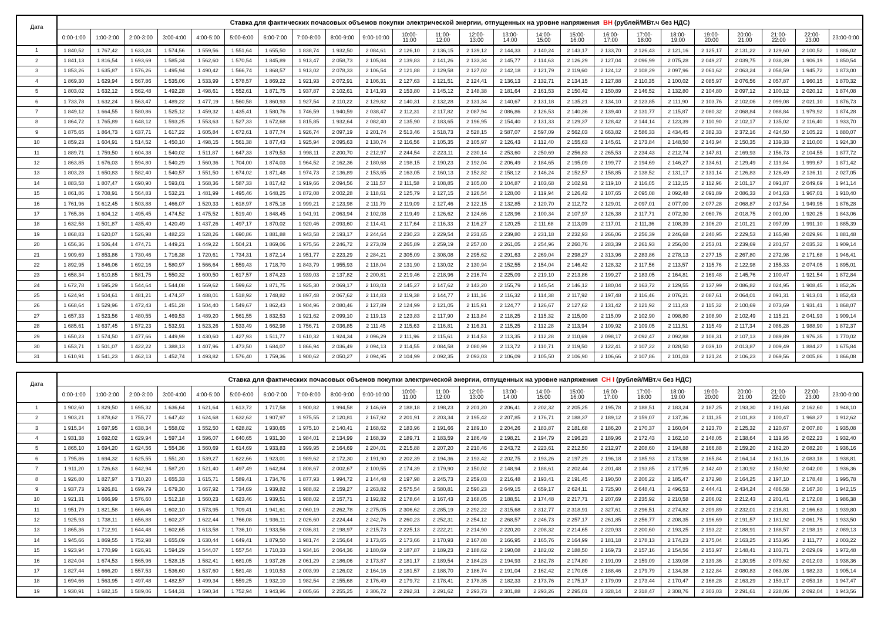| Дата | Ставка для фактических почасовых объемов покупки электрической энергии, отпущенных на уровне напряжения ВН (рублей/МВт.ч без НДС) | | | | | | | | | | | | | | | | | | | | | | | |
| --- | --- | --- | --- | --- | --- | --- | --- | --- | --- | --- | --- | --- | --- | --- | --- | --- | --- | --- | --- | --- | --- | --- | --- | --- |
| | 0:00-1:00 | 1:00-2:00 | 2:00-3:00 | 3:00-4:00 | 4:00-5:00 | 5:00-6:00 | 6:00-7:00 | 7:00-8:00 | 8:00-9:00 | 9:00-10:00 | 10:00- 11:00 | 11:00- 12:00 | 12:00- 13:00 | 13:00- 14:00 | 14:00- 15:00 | 15:00- 16:00 | 16:00- 17:00 | 17:00- 18:00 | 18:00- 19:00 | 19:00- 20:00 | 20:00- 21:00 | 21:00- 22:00 | 22:00- 23:00 | 23:00-0:00 |
| 1 | 1 840,52 | 1 767,42 | 1 633,24 | 1 574,56 | 1 559,56 | 1 551,64 | 1 655,50 | 1 838,74 | 1 932,50 | 2 084,61 | 2 126,10 | 2 136,15 | 2 139,12 | 2 144,33 | 2 140,24 | 2 143,17 | 2 133,70 | 2 126,43 | 2 121,16 | 2 125,17 | 2 131,22 | 2 129,60 | 2 100,52 | 1 886,02 |
| 2 | 1 841,13 | 1 816,54 | 1 693,69 | 1 585,34 | 1 562,60 | 1 570,54 | 1 845,89 | 1 913,47 | 2 058,73 | 2 105,84 | 2 139,83 | 2 141,26 | 2 133,34 | 2 145,77 | 2 114,63 | 2 126,29 | 2 127,04 | 2 096,99 | 2 075,28 | 2 049,27 | 2 039,75 | 2 038,39 | 1 906,19 | 1 850,54 |
| 3 | 1 853,26 | 1 635,87 | 1 576,26 | 1 495,94 | 1 490,42 | 1 566,74 | 1 868,57 | 1 913,02 | 2 078,33 | 2 106,54 | 2 121,88 | 2 129,58 | 2 127,02 | 2 142,18 | 2 121,79 | 2 119,60 | 2 124,12 | 2 108,29 | 2 097,96 | 2 061,62 | 2 063,24 | 2 058,59 | 1 945,72 | 1 873,00 |
| 4 | 1 869,30 | 1 629,94 | 1 567,86 | 1 535,06 | 1 533,99 | 1 578,57 | 1 869,22 | 1 921,93 | 2 072,91 | 2 106,31 | 2 127,63 | 2 121,51 | 2 124,41 | 2 136,13 | 2 132,71 | 2 134,15 | 2 127,88 | 2 110,35 | 2 100,02 | 2 085,97 | 2 076,56 | 2 057,87 | 1 960,15 | 1 870,32 |
| 5 | 1 803,02 | 1 632,12 | 1 562,48 | 1 492,28 | 1 498,61 | 1 552,61 | 1 871,75 | 1 937,87 | 2 102,61 | 2 141,93 | 2 153,80 | 2 145,12 | 2 148,38 | 2 181,64 | 2 161,53 | 2 150,42 | 2 150,89 | 2 146,52 | 2 132,80 | 2 104,80 | 2 097,12 | 2 100,12 | 2 020,12 | 1 874,08 |
| 6 | 1 733,78 | 1 632,24 | 1 563,47 | 1 489,22 | 1 477,19 | 1 560,58 | 1 860,93 | 1 927,54 | 2 110,22 | 2 129,82 | 2 140,31 | 2 132,28 | 2 131,34 | 2 140,67 | 2 131,18 | 2 135,21 | 2 134,10 | 2 123,85 | 2 111,90 | 2 103,76 | 2 102,06 | 2 099,08 | 2 021,10 | 1 876,73 |
| 7 | 1 849,12 | 1 664,55 | 1 580,86 | 1 525,12 | 1 459,32 | 1 435,41 | 1 580,76 | 1 746,59 | 1 940,59 | 2 038,47 | 2 112,31 | 2 117,82 | 2 087,94 | 2 086,86 | 2 126,53 | 2 140,36 | 2 139,40 | 2 131,77 | 2 115,87 | 2 080,32 | 2 068,84 | 2 088,84 | 1 979,92 | 1 874,28 |
| 8 | 1 864,72 | 1 765,89 | 1 648,12 | 1 593,25 | 1 553,63 | 1 527,33 | 1 672,68 | 1 815,85 | 1 932,64 | 2 082,40 | 2 135,90 | 2 183,65 | 2 196,95 | 2 154,40 | 2 131,33 | 2 129,37 | 2 128,42 | 2 144,14 | 2 123,39 | 2 110,90 | 2 102,17 | 2 135,02 | 2 116,40 | 1 933,70 |
| 9 | 1 875,65 | 1 864,73 | 1 637,71 | 1 617,22 | 1 605,84 | 1 672,61 | 1 877,74 | 1 926,74 | 2 097,19 | 2 201,74 | 2 513,46 | 2 518,73 | 2 528,15 | 2 587,07 | 2 597,09 | 2 562,03 | 2 663,82 | 2 586,33 | 2 434,45 | 2 382,33 | 2 372,16 | 2 424,50 | 2 105,22 | 1 880,07 |
| 10 | 1 859,23 | 1 604,91 | 1 514,52 | 1 450,10 | 1 498,15 | 1 561,38 | 1 877,43 | 1 925,94 | 2 095,63 | 2 130,74 | 2 116,56 | 2 105,35 | 2 105,97 | 2 126,43 | 2 112,40 | 2 155,63 | 2 145,61 | 2 173,84 | 2 148,50 | 2 143,94 | 2 150,35 | 2 139,33 | 2 110,00 | 1 924,30 |
| 11 | 1 889,71 | 1 759,50 | 1 604,38 | 1 540,02 | 1 511,87 | 1 647,33 | 1 879,53 | 1 998,11 | 2 200,70 | 2 212,97 | 2 244,54 | 2 223,11 | 2 230,14 | 2 253,60 | 2 250,69 | 2 256,83 | 2 265,53 | 2 234,43 | 2 212,74 | 2 147,81 | 2 169,93 | 2 156,73 | 2 104,55 | 1 877,72 |
| 12 | 1 863,85 | 1 676,03 | 1 594,80 | 1 540,29 | 1 560,36 | 1 704,00 | 1 874,03 | 1 964,52 | 2 162,36 | 2 180,68 | 2 198,15 | 2 190,23 | 2 192,04 | 2 206,49 | 2 184,65 | 2 195,09 | 2 199,77 | 2 194,69 | 2 146,27 | 2 134,61 | 2 129,49 | 2 119,84 | 1 999,67 | 1 871,42 |
| 13 | 1 803,28 | 1 650,83 | 1 582,40 | 1 540,57 | 1 551,50 | 1 674,02 | 1 871,48 | 1 974,73 | 2 136,89 | 2 153,65 | 2 163,05 | 2 160,13 | 2 152,82 | 2 158,12 | 2 146,24 | 2 152,57 | 2 158,85 | 2 138,52 | 2 131,17 | 2 131,14 | 2 126,83 | 2 126,49 | 2 136,11 | 2 027,05 |
| 14 | 1 883,58 | 1 807,47 | 1 690,90 | 1 593,01 | 1 568,36 | 1 587,33 | 1 817,42 | 1 919,66 | 2 094,56 | 2 111,57 | 2 111,58 | 2 108,85 | 2 105,00 | 2 104,87 | 2 103,68 | 2 102,91 | 2 119,10 | 2 116,05 | 2 112,15 | 2 112,96 | 2 101,17 | 2 091,87 | 2 049,69 | 1 941,14 |
| 15 | 1 861,86 | 1 708,91 | 1 564,83 | 1 532,21 | 1 481,99 | 1 495,46 | 1 648,25 | 1 872,08 | 2 002,28 | 2 118,61 | 2 125,79 | 2 127,15 | 2 126,54 | 2 128,00 | 2 119,94 | 2 126,42 | 2 107,65 | 2 095,08 | 2 092,48 | 2 091,89 | 2 086,33 | 2 041,63 | 1 967,01 | 1 910,40 |
| 16 | 1 761,96 | 1 612,45 | 1 503,88 | 1 466,07 | 1 520,33 | 1 618,97 | 1 875,18 | 1 999,21 | 2 123,98 | 2 111,79 | 2 119,09 | 2 127,46 | 2 122,15 | 2 132,85 | 2 120,70 | 2 112,72 | 2 129,01 | 2 097,01 | 2 077,00 | 2 077,28 | 2 068,87 | 2 017,54 | 1 949,95 | 1 876,28 |
| 17 | 1 765,36 | 1 604,12 | 1 495,45 | 1 474,52 | 1 475,52 | 1 519,40 | 1 848,45 | 1 941,91 | 2 063,94 | 2 102,08 | 2 119,49 | 2 126,62 | 2 124,66 | 2 128,96 | 2 100,34 | 2 107,97 | 2 126,38 | 2 117,71 | 2 072,30 | 2 060,76 | 2 018,75 | 2 001,00 | 1 920,25 | 1 843,06 |
| 18 | 1 632,58 | 1 501,87 | 1 435,40 | 1 420,49 | 1 437,26 | 1 497,17 | 1 870,02 | 1 920,46 | 2 093,60 | 2 114,41 | 2 117,64 | 2 116,33 | 2 116,27 | 2 120,25 | 2 111,68 | 2 113,09 | 2 117,01 | 2 111,36 | 2 108,39 | 2 106,20 | 2 101,21 | 2 097,09 | 1 991,10 | 1 885,39 |
| 19 | 1 868,83 | 1 620,07 | 1 526,98 | 1 482,23 | 1 528,26 | 1 690,86 | 1 881,88 | 1 943,58 | 2 193,17 | 2 244,64 | 2 230,23 | 2 229,54 | 2 231,65 | 2 239,80 | 2 231,18 | 2 232,93 | 2 266,06 | 2 256,39 | 2 246,68 | 2 240,95 | 2 229,53 | 2 165,98 | 2 029,96 | 1 881,48 |
| 20 | 1 656,36 | 1 506,44 | 1 474,71 | 1 449,21 | 1 449,22 | 1 504,21 | 1 869,06 | 1 975,56 | 2 246,72 | 2 273,09 | 2 265,89 | 2 259,19 | 2 257,00 | 2 261,05 | 2 254,96 | 2 260,76 | 2 283,39 | 2 261,93 | 2 256,00 | 2 253,01 | 2 239,69 | 2 201,57 | 2 035,32 | 1 909,14 |
| 21 | 1 909,69 | 1 853,86 | 1 730,46 | 1 716,38 | 1 720,61 | 1 734,31 | 1 872,14 | 1 951,77 | 2 223,29 | 2 284,21 | 2 305,09 | 2 308,08 | 2 295,62 | 2 291,63 | 2 269,04 | 2 298,27 | 2 313,96 | 2 283,86 | 2 278,13 | 2 277,15 | 2 267,80 | 2 272,98 | 2 171,68 | 1 946,41 |
| 22 | 1 892,95 | 1 846,06 | 1 692,16 | 1 580,97 | 1 566,64 | 1 559,43 | 1 718,70 | 1 843,79 | 1 955,93 | 2 118,04 | 2 131,90 | 2 130,02 | 2 130,94 | 2 152,55 | 2 154,04 | 2 146,42 | 2 128,32 | 2 117,56 | 2 113,57 | 2 115,76 | 2 122,98 | 2 155,33 | 2 074,05 | 1 895,01 |
| 23 | 1 658,34 | 1 610,85 | 1 581,75 | 1 550,32 | 1 600,50 | 1 617,57 | 1 874,23 | 1 939,03 | 2 137,82 | 2 200,81 | 2 219,46 | 2 218,96 | 2 216,74 | 2 225,09 | 2 219,10 | 2 213,86 | 2 199,27 | 2 183,05 | 2 164,81 | 2 169,48 | 2 145,76 | 2 100,47 | 1 921,54 | 1 872,84 |
| 24 | 1 672,78 | 1 595,29 | 1 544,64 | 1 544,08 | 1 569,62 | 1 599,62 | 1 871,75 | 1 925,30 | 2 069,17 | 2 103,03 | 2 145,27 | 2 147,62 | 2 143,20 | 2 155,79 | 2 145,54 | 2 146,12 | 2 180,04 | 2 163,72 | 2 129,55 | 2 137,99 | 2 086,82 | 2 024,95 | 1 908,45 | 1 852,26 |
| 25 | 1 624,94 | 1 504,61 | 1 481,21 | 1 474,37 | 1 488,01 | 1 518,92 | 1 748,82 | 1 897,48 | 2 067,62 | 2 114,83 | 2 119,38 | 2 144,77 | 2 111,16 | 2 116,32 | 2 114,38 | 2 117,92 | 2 197,48 | 2 116,46 | 2 076,21 | 2 087,61 | 2 064,01 | 2 091,31 | 1 913,01 | 1 852,43 |
| 26 | 1 668,64 | 1 529,96 | 1 472,43 | 1 451,28 | 1 504,40 | 1 549,67 | 1 862,43 | 1 904,96 | 2 080,46 | 2 127,89 | 2 124,99 | 2 121,05 | 2 115,91 | 2 124,77 | 2 126,67 | 2 127,62 | 2 131,42 | 2 121,92 | 2 111,43 | 2 115,32 | 2 100,69 | 2 073,69 | 1 931,41 | 1 868,07 |
| 27 | 1 657,33 | 1 523,56 | 1 480,55 | 1 469,53 | 1 489,20 | 1 561,55 | 1 832,53 | 1 921,62 | 2 099,10 | 2 119,13 | 2 123,83 | 2 117,90 | 2 113,84 | 2 118,25 | 2 115,32 | 2 115,00 | 2 115,09 | 2 102,90 | 2 098,80 | 2 108,90 | 2 102,49 | 2 115,21 | 2 041,93 | 1 909,14 |
| 28 | 1 685,61 | 1 637,45 | 1 572,23 | 1 532,91 | 1 523,26 | 1 533,49 | 1 662,98 | 1 756,71 | 2 036,85 | 2 111,45 | 2 115,63 | 2 116,81 | 2 116,31 | 2 115,25 | 2 112,28 | 2 113,94 | 2 109,92 | 2 109,05 | 2 111,51 | 2 115,49 | 2 117,34 | 2 086,28 | 1 988,90 | 1 872,37 |
| 29 | 1 650,23 | 1 574,50 | 1 477,66 | 1 449,99 | 1 430,60 | 1 427,93 | 1 511,77 | 1 610,32 | 1 924,34 | 2 096,29 | 2 111,96 | 2 115,61 | 2 114,53 | 2 113,35 | 2 112,28 | 2 110,69 | 2 098,17 | 2 092,47 | 2 092,88 | 2 108,31 | 2 107,13 | 2 089,89 | 1 976,35 | 1 770,02 |
| 30 | 1 653,71 | 1 501,07 | 1 422,22 | 1 388,13 | 1 407,96 | 1 473,50 | 1 684,07 | 1 866,94 | 2 036,49 | 2 094,13 | 2 114,55 | 2 084,58 | 2 080,99 | 2 113,72 | 2 110,71 | 2 119,50 | 2 122,41 | 2 107,22 | 2 028,50 | 2 039,10 | 2 013,87 | 2 009,49 | 1 884,27 | 1 675,84 |
| 31 | 1 610,91 | 1 541,23 | 1 462,13 | 1 452,74 | 1 493,82 | 1 576,40 | 1 759,36 | 1 900,62 | 2 050,27 | 2 094,95 | 2 104,99 | 2 092,35 | 2 093,03 | 2 106,09 | 2 105,50 | 2 106,90 | 2 106,66 | 2 107,86 | 2 101,03 | 2 121,24 | 2 106,23 | 2 069,56 | 2 005,86 | 1 866,08 |
| Дата | Ставка для фактических почасовых объемов покупки электрической энергии, отпущенных на уровне напряжения СН I (рублей/МВт.ч без НДС) | | | | | | | | | | | | | | | | | | | | | | | |
| --- | --- | --- | --- | --- | --- | --- | --- | --- | --- | --- | --- | --- | --- | --- | --- | --- | --- | --- | --- | --- | --- | --- | --- | --- |
| | 0:00-1:00 | 1:00-2:00 | 2:00-3:00 | 3:00-4:00 | 4:00-5:00 | 5:00-6:00 | 6:00-7:00 | 7:00-8:00 | 8:00-9:00 | 9:00-10:00 | 10:00- 11:00 | 11:00- 12:00 | 12:00- 13:00 | 13:00- 14:00 | 14:00- 15:00 | 15:00- 16:00 | 16:00- 17:00 | 17:00- 18:00 | 18:00- 19:00 | 19:00- 20:00 | 20:00- 21:00 | 21:00- 22:00 | 22:00- 23:00 | 23:00-0:00 |
| 1 | 1 902,60 | 1 829,50 | 1 695,32 | 1 636,64 | 1 621,64 | 1 613,72 | 1 717,58 | 1 900,82 | 1 994,58 | 2 146,69 | 2 188,18 | 2 198,23 | 2 201,20 | 2 206,41 | 2 202,32 | 2 205,25 | 2 195,78 | 2 188,51 | 2 183,24 | 2 187,25 | 2 193,30 | 2 191,68 | 2 162,60 | 1 948,10 |
| 2 | 1 903,21 | 1 878,62 | 1 755,77 | 1 647,42 | 1 624,68 | 1 632,62 | 1 907,97 | 1 975,55 | 2 120,81 | 2 167,92 | 2 201,91 | 2 203,34 | 2 195,42 | 2 207,85 | 2 176,71 | 2 188,37 | 2 189,12 | 2 159,07 | 2 137,36 | 2 111,35 | 2 101,83 | 2 100,47 | 1 968,27 | 1 912,62 |
| 3 | 1 915,34 | 1 697,95 | 1 638,34 | 1 558,02 | 1 552,50 | 1 628,82 | 1 930,65 | 1 975,10 | 2 140,41 | 2 168,62 | 2 183,96 | 2 191,66 | 2 189,10 | 2 204,26 | 2 183,87 | 2 181,68 | 2 186,20 | 2 170,37 | 2 160,04 | 2 123,70 | 2 125,32 | 2 120,67 | 2 007,80 | 1 935,08 |
| 4 | 1 931,38 | 1 692,02 | 1 629,94 | 1 597,14 | 1 596,07 | 1 640,65 | 1 931,30 | 1 984,01 | 2 134,99 | 2 168,39 | 2 189,71 | 2 183,59 | 2 186,49 | 2 198,21 | 2 194,79 | 2 196,23 | 2 189,96 | 2 172,43 | 2 162,10 | 2 148,05 | 2 138,64 | 2 119,95 | 2 022,23 | 1 932,40 |
| 5 | 1 865,10 | 1 694,20 | 1 624,56 | 1 554,36 | 1 560,69 | 1 614,69 | 1 933,83 | 1 999,95 | 2 164,69 | 2 204,01 | 2 215,88 | 2 207,20 | 2 210,46 | 2 243,72 | 2 223,61 | 2 212,50 | 2 212,97 | 2 208,60 | 2 194,88 | 2 166,88 | 2 159,20 | 2 162,20 | 2 082,20 | 1 936,16 |
| 6 | 1 795,86 | 1 694,32 | 1 625,55 | 1 551,30 | 1 539,27 | 1 622,66 | 1 923,01 | 1 989,62 | 2 172,30 | 2 191,90 | 2 202,39 | 2 194,36 | 2 193,42 | 2 202,75 | 2 193,26 | 2 197,29 | 2 196,18 | 2 185,93 | 2 173,98 | 2 165,84 | 2 164,14 | 2 161,16 | 2 083,18 | 1 938,81 |
| 7 | 1 911,20 | 1 726,63 | 1 642,94 | 1 587,20 | 1 521,40 | 1 497,49 | 1 642,84 | 1 808,67 | 2 002,67 | 2 100,55 | 2 174,39 | 2 179,90 | 2 150,02 | 2 148,94 | 2 188,61 | 2 202,44 | 2 201,48 | 2 193,85 | 2 177,95 | 2 142,40 | 2 130,92 | 2 150,92 | 2 042,00 | 1 936,36 |
| 8 | 1 926,80 | 1 827,97 | 1 710,20 | 1 655,33 | 1 615,71 | 1 589,41 | 1 734,76 | 1 877,93 | 1 994,72 | 2 144,48 | 2 197,98 | 2 245,73 | 2 259,03 | 2 216,48 | 2 193,41 | 2 191,45 | 2 190,50 | 2 206,22 | 2 185,47 | 2 172,98 | 2 164,25 | 2 197,10 | 2 178,48 | 1 995,78 |
| 9 | 1 937,73 | 1 926,81 | 1 699,79 | 1 679,30 | 1 667,92 | 1 734,69 | 1 939,82 | 1 988,82 | 2 159,27 | 2 263,82 | 2 575,54 | 2 580,81 | 2 590,23 | 2 649,15 | 2 659,17 | 2 624,11 | 2 725,90 | 2 648,41 | 2 496,53 | 2 444,41 | 2 434,24 | 2 486,58 | 2 167,30 | 1 942,15 |
| 10 | 1 921,31 | 1 666,99 | 1 576,60 | 1 512,18 | 1 560,23 | 1 623,46 | 1 939,51 | 1 988,02 | 2 157,71 | 2 192,82 | 2 178,64 | 2 167,43 | 2 168,05 | 2 188,51 | 2 174,48 | 2 217,71 | 2 207,69 | 2 235,92 | 2 210,58 | 2 206,02 | 2 212,43 | 2 201,41 | 2 172,08 | 1 986,38 |
| 11 | 1 951,79 | 1 821,58 | 1 666,46 | 1 602,10 | 1 573,95 | 1 709,41 | 1 941,61 | 2 060,19 | 2 262,78 | 2 275,05 | 2 306,62 | 2 285,19 | 2 292,22 | 2 315,68 | 2 312,77 | 2 318,91 | 2 327,61 | 2 296,51 | 2 274,82 | 2 209,89 | 2 232,01 | 2 218,81 | 2 166,63 | 1 939,80 |
| 12 | 1 925,93 | 1 738,11 | 1 656,88 | 1 602,37 | 1 622,44 | 1 766,08 | 1 936,11 | 2 026,60 | 2 224,44 | 2 242,76 | 2 260,23 | 2 252,31 | 2 254,12 | 2 268,57 | 2 246,73 | 2 257,17 | 2 261,85 | 2 256,77 | 2 208,35 | 2 196,69 | 2 191,57 | 2 181,92 | 2 061,75 | 1 933,50 |
| 13 | 1 865,36 | 1 712,91 | 1 644,48 | 1 602,65 | 1 613,58 | 1 736,10 | 1 933,56 | 2 036,81 | 2 198,97 | 2 215,73 | 2 225,13 | 2 222,21 | 2 214,90 | 2 220,20 | 2 208,32 | 2 214,65 | 2 220,93 | 2 200,60 | 2 193,25 | 2 193,22 | 2 188,91 | 2 188,57 | 2 198,19 | 2 089,13 |
| 14 | 1 945,66 | 1 869,55 | 1 752,98 | 1 655,09 | 1 630,44 | 1 649,41 | 1 879,50 | 1 981,74 | 2 156,64 | 2 173,65 | 2 173,66 | 2 170,93 | 2 167,08 | 2 166,95 | 2 165,76 | 2 164,99 | 2 181,18 | 2 178,13 | 2 174,23 | 2 175,04 | 2 163,25 | 2 153,95 | 2 111,77 | 2 003,22 |
| 15 | 1 923,94 | 1 770,99 | 1 626,91 | 1 594,29 | 1 544,07 | 1 557,54 | 1 710,33 | 1 934,16 | 2 064,36 | 2 180,69 | 2 187,87 | 2 189,23 | 2 188,62 | 2 190,08 | 2 182,02 | 2 188,50 | 2 169,73 | 2 157,16 | 2 154,56 | 2 153,97 | 2 148,41 | 2 103,71 | 2 029,09 | 1 972,48 |
| 16 | 1 824,04 | 1 674,53 | 1 565,96 | 1 528,15 | 1 582,41 | 1 681,05 | 1 937,26 | 2 061,29 | 2 186,06 | 2 173,87 | 2 181,17 | 2 189,54 | 2 184,23 | 2 194,93 | 2 182,78 | 2 174,80 | 2 191,09 | 2 159,09 | 2 139,08 | 2 139,36 | 2 130,95 | 2 079,62 | 2 012,03 | 1 938,36 |
| 17 | 1 827,44 | 1 666,20 | 1 557,53 | 1 536,60 | 1 537,60 | 1 581,48 | 1 910,53 | 2 003,99 | 2 126,02 | 2 164,16 | 2 181,57 | 2 188,70 | 2 186,74 | 2 191,04 | 2 162,42 | 2 170,05 | 2 188,46 | 2 179,79 | 2 134,38 | 2 122,84 | 2 080,83 | 2 063,08 | 1 982,33 | 1 905,14 |
| 18 | 1 694,66 | 1 563,95 | 1 497,48 | 1 482,57 | 1 499,34 | 1 559,25 | 1 932,10 | 1 982,54 | 2 155,68 | 2 176,49 | 2 179,72 | 2 178,41 | 2 178,35 | 2 182,33 | 2 173,76 | 2 175,17 | 2 179,09 | 2 173,44 | 2 170,47 | 2 168,28 | 2 163,29 | 2 159,17 | 2 053,18 | 1 947,47 |
| 19 | 1 930,91 | 1 682,15 | 1 589,06 | 1 544,31 | 1 590,34 | 1 752,94 | 1 943,96 | 2 005,66 | 2 255,25 | 2 306,72 | 2 292,31 | 2 291,62 | 2 293,73 | 2 301,88 | 2 293,26 | 2 295,01 | 2 328,14 | 2 318,47 | 2 308,76 | 2 303,03 | 2 291,61 | 2 228,06 | 2 092,04 | 1 943,56 |